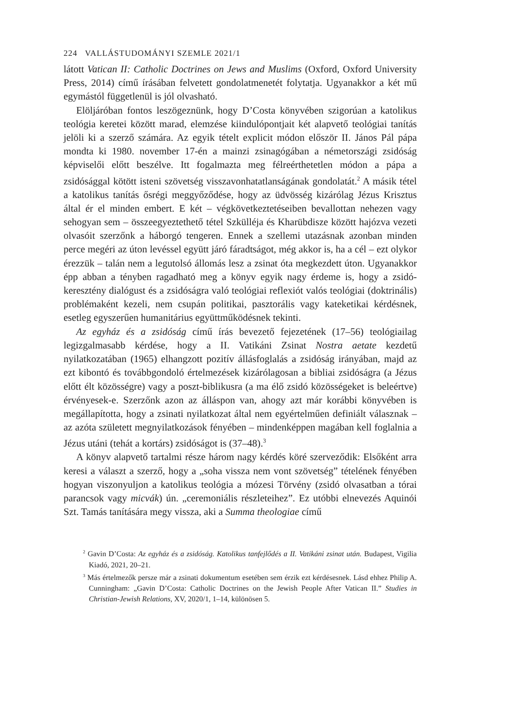224 VALLÁSTUDOMÁNYI SZEMLE 2021/1
látott Vatican II: Catholic Doctrines on Jews and Muslims (Oxford, Oxford University Press, 2014) című írásában felvetett gondolatmenetét folytatja. Ugyanakkor a két mű egymástól függetlenül is jól olvasható.
Elöljáróban fontos leszögeznünk, hogy D’Costa könyvében szigorúan a katolikus teológia keretei között marad, elemzése kiindulópontjait két alapvető teológiai tanítás jelöli ki a szerző számára. Az egyik tételt explicit módon először II. János Pál pápa mondta ki 1980. november 17-én a mainzi zsinagógában a németországi zsidóság képviselői előtt beszélve. Itt fogalmazta meg félreérthetetlen módon a pápa a zsidósággal kötött isteni szövetség visszavonhatatlanságának gondolatát.<sup>2</sup> A másik tétel a katolikus tanítás ősrégi meggyőződése, hogy az üdvösség kizárólag Jézus Krisztus által ér el minden embert. E két – végkövetkeztetéseiben bevallottan nehezen vagy sehogyan sem – összeegyeztethető tétel Szkülléja és Kharübdisze között hajózva vezeti olvasóit szerzőnk a háborgó tengeren. Ennek a szellemi utazásnak azonban minden perce megéri az úton levéssel együtt járó fáradtságot, még akkor is, ha a cél – ezt olykor érezzük – talán nem a legutolsó állomás lesz a zsinat óta megkezdett úton. Ugyanakkor épp abban a tényben ragadható meg a könyv egyik nagy érdeme is, hogy a zsidó-keresztény dialógust és a zsidóságra való teológiai reflexiót valós teológiai (doktrinális) problémaként kezeli, nem csupán politikai, pasztorális vagy kateketikai kérdésnek, esetleg egyszerűen humanitárius együttműködésnek tekinti.
Az egyház és a zsidóság című írás bevezető fejezetének (17–56) teológiailag legizgalmasabb kérdése, hogy a II. Vatikáni Zsinat Nostra aetate kezdetű nyilatkozatában (1965) elhangzott pozitív állásfoglalás a zsidóság irányában, majd az ezt kibontó és továbbgondoló értelmezések kizárólagosan a bibliai zsidóságra (a Jézus előtt élt közösségre) vagy a poszt-biblikusra (a ma élő zsidó közösségeket is beleértve) érvényesek-e. Szerzőnk azon az álláspon van, ahogy azt már korábbi könyvében is megállapította, hogy a zsinati nyilatkozat által nem egyértelműen definiált válasznak – az azóta született megnyilatkozások fényében – mindenképpen magában kell foglalnia a Jézus utáni (tehát a kortárs) zsidóságot is (37–48).<sup>3</sup>
A könyv alapvető tartalmi része három nagy kérdés köré szerveződik: Elsőként arra keresi a választ a szerző, hogy a „soha vissza nem vont szövetség” tételének fényében hogyan viszonyuljon a katolikus teológia a mózesi Törvény (zsidó olvasatban a tórai parancsok vagy micvák) ún. „ceremoniális részleteihez”. Ez utóbbi elnevezés Aquinói Szt. Tamás tanítására megy vissza, aki a Summa theologiae című
<sup>2</sup> Gavin D’Costa: Az egyház és a zsidóság. Katolikus tanfejlődés a II. Vatikáni zsinat után. Budapest, Vigilia Kiadó, 2021, 20–21.
<sup>3</sup> Más értelmezők persze már a zsinati dokumentum esetében sem érzik ezt kérdésesnek. Lásd ehhez Philip A. Cunningham: „Gavin D’Costa: Catholic Doctrines on the Jewish People After Vatican II.” Studies in Christian-Jewish Relations, XV, 2020/1, 1–14, különösen 5.